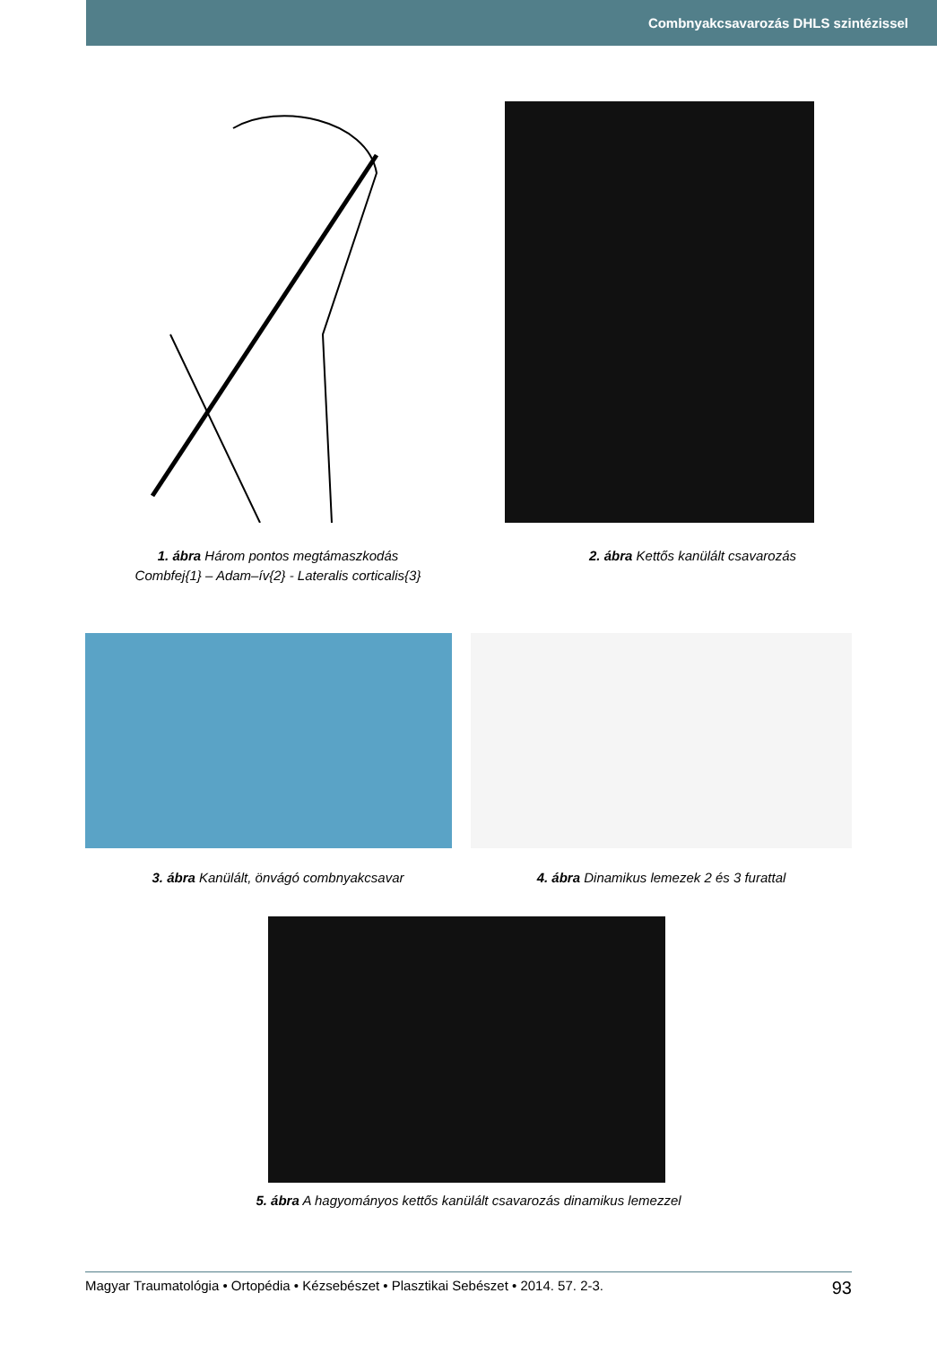Combnyakcsavarozás DHLS szintézissel
1. ábra Három pontos megtámaszkodás
Combfej{1} – Adam–ív{2} - Lateralis corticalis{3}
2. ábra Kettős kanülált csavarozás
3. ábra Kanülált, önvágó combnyakcsavar 4. ábra Dinamikus lemezek 2 és 3 furattal
5. ábra A hagyományos kettős kanülált csavarozás dinamikus lemezzel
Magyar Traumatológia • Ortopédia • Kézsebészet • Plasztikai Sebészet • 2014. 57. 2-3. 93